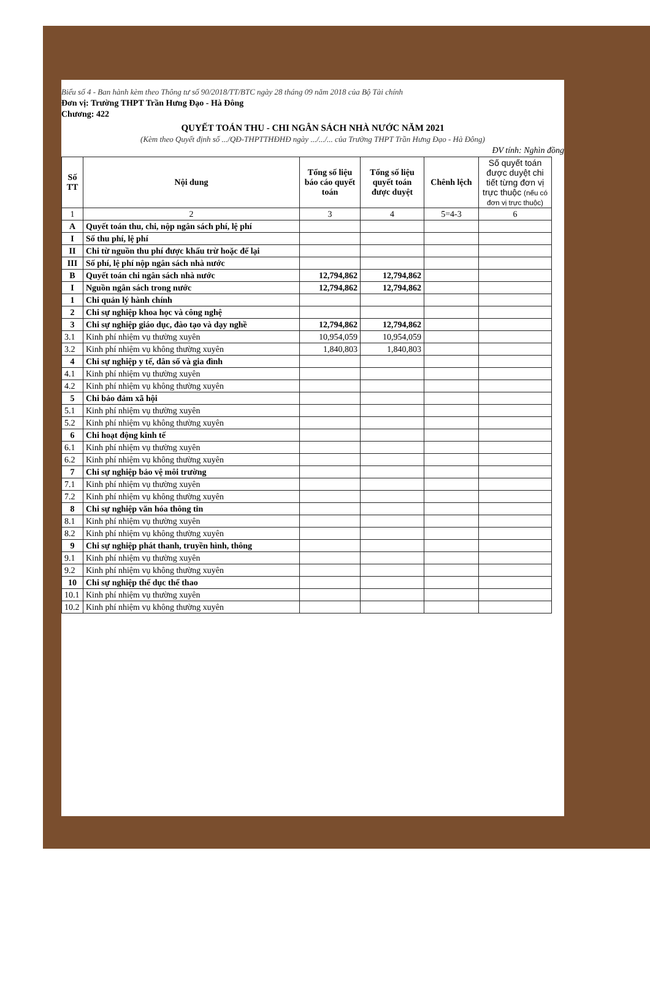Biểu số 4 - Ban hành kèm theo Thông tư số 90/2018/TT/BTC ngày 28 tháng 09 năm 2018 của Bộ Tài chính
Đơn vị: Trường THPT Trần Hưng Đạo - Hà Đông
Chương: 422
QUYẾT TOÁN THU - CHI NGÂN SÁCH NHÀ NƯỚC NĂM 2021
(Kèm theo Quyết định số .../QĐ-THPTTHĐHĐ ngày .../.../... của Trường THPT Trần Hưng Đạo - Hà Đông)
ĐV tính: Nghìn đồng
| Số TT | Nội dung | Tổng số liệu báo cáo quyết toán | Tổng số liệu quyết toán được duyệt | Chênh lệch | Số quyết toán được duyệt chi tiết từng đơn vị trực thuộc (nếu có đơn vị trực thuộc) |
| --- | --- | --- | --- | --- | --- |
| 1 | 2 | 3 | 4 | 5=4-3 | 6 |
| A | Quyết toán thu, chi, nộp ngân sách phí, lệ phí | | | | |
| I | Số thu phí, lệ phí | | | | |
| II | Chi từ nguồn thu phí được khấu trừ hoặc để lại | | | | |
| III | Số phí, lệ phí nộp ngân sách nhà nước | | | | |
| B | Quyết toán chi ngân sách nhà nước | 12,794,862 | 12,794,862 | | |
| I | Nguồn ngân sách trong nước | 12,794,862 | 12,794,862 | | |
| 1 | Chi quản lý hành chính | | | | |
| 2 | Chi sự nghiệp khoa học và công nghệ | | | | |
| 3 | Chi sự nghiệp giáo dục, đào tạo và dạy nghề | 12,794,862 | 12,794,862 | | |
| 3.1 | Kinh phí nhiệm vụ thường xuyên | 10,954,059 | 10,954,059 | | |
| 3.2 | Kinh phí nhiệm vụ không thường xuyên | 1,840,803 | 1,840,803 | | |
| 4 | Chi sự nghiệp y tế, dân số và gia đình | | | | |
| 4.1 | Kinh phí nhiệm vụ thường xuyên | | | | |
| 4.2 | Kinh phí nhiệm vụ không thường xuyên | | | | |
| 5 | Chi bảo đảm xã hội | | | | |
| 5.1 | Kinh phí nhiệm vụ thường xuyên | | | | |
| 5.2 | Kinh phí nhiệm vụ không thường xuyên | | | | |
| 6 | Chi hoạt động kinh tế | | | | |
| 6.1 | Kinh phí nhiệm vụ thường xuyên | | | | |
| 6.2 | Kinh phí nhiệm vụ không thường xuyên | | | | |
| 7 | Chi sự nghiệp bảo vệ môi trường | | | | |
| 7.1 | Kinh phí nhiệm vụ thường xuyên | | | | |
| 7.2 | Kinh phí nhiệm vụ không thường xuyên | | | | |
| 8 | Chi sự nghiệp văn hóa thông tin | | | | |
| 8.1 | Kinh phí nhiệm vụ thường xuyên | | | | |
| 8.2 | Kinh phí nhiệm vụ không thường xuyên | | | | |
| 9 | Chi sự nghiệp phát thanh, truyền hình, thông | | | | |
| 9.1 | Kinh phí nhiệm vụ thường xuyên | | | | |
| 9.2 | Kinh phí nhiệm vụ không thường xuyên | | | | |
| 10 | Chi sự nghiệp thể dục thể thao | | | | |
| 10.1 | Kinh phí nhiệm vụ thường xuyên | | | | |
| 10.2 | Kinh phí nhiệm vụ không thường xuyên | | | | |